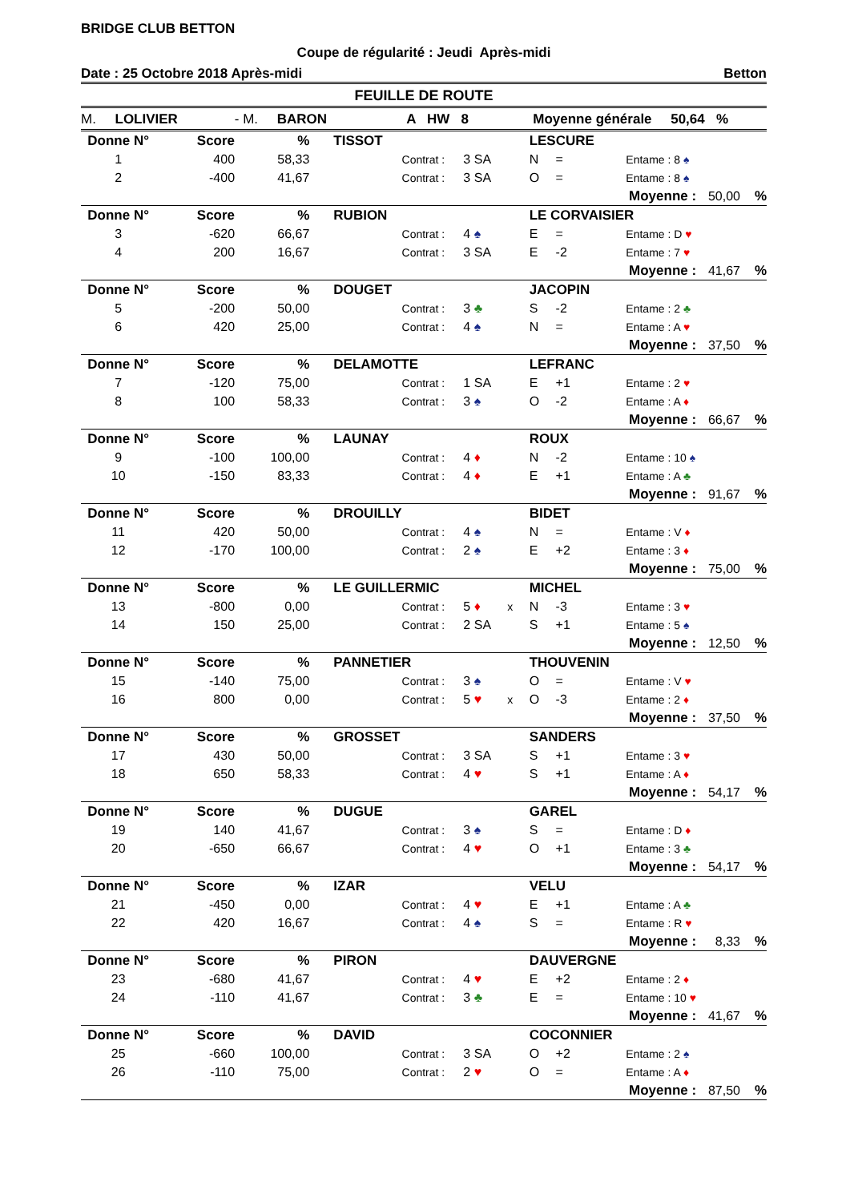BRIDGE CLUB BETTON
Coupe de régularité : Jeudi Après-midi
Date : 25 Octobre 2018 Après-midi Betton
FEUILLE DE ROUTE
M. LOLIVIER - M. BARON A HW 8 Moyenne générale 50,64 %
| Donne N° | Score | % | TISSOT | | | | LESCURE | | | | |
| 1 | 400 | 58,33 | | Contrat : | 3 SA | | N | = | Entame : 8 ♠ | | |
| 2 | -400 | 41,67 | | Contrat : | 3 SA | | O | = | Entame : 8 ♠ | | |
| | | | | | | | | | Moyenne : | 50,00 | % |
| Donne N° | Score | % | RUBION | | | | LE CORVAISIER | | | | |
| 3 | -620 | 66,67 | | Contrat : | 4 ♠ | | E | = | Entame : D ♥ | | |
| 4 | 200 | 16,67 | | Contrat : | 3 SA | | E | -2 | Entame : 7 ♥ | | |
| | | | | | | | | | Moyenne : | 41,67 | % |
| Donne N° | Score | % | DOUGET | | | | JACOPIN | | | | |
| 5 | -200 | 50,00 | | Contrat : | 3 ♣ | | S | -2 | Entame : 2 ♣ | | |
| 6 | 420 | 25,00 | | Contrat : | 4 ♠ | | N | = | Entame : A ♥ | | |
| | | | | | | | | | Moyenne : | 37,50 | % |
| Donne N° | Score | % | DELAMOTTE | | | | LEFRANC | | | | |
| 7 | -120 | 75,00 | | Contrat : | 1 SA | | E | +1 | Entame : 2 ♥ | | |
| 8 | 100 | 58,33 | | Contrat : | 3 ♠ | | O | -2 | Entame : A ♦ | | |
| | | | | | | | | | Moyenne : | 66,67 | % |
| Donne N° | Score | % | LAUNAY | | | | ROUX | | | | |
| 9 | -100 | 100,00 | | Contrat : | 4 ♦ | | N | -2 | Entame : 10 ♠ | | |
| 10 | -150 | 83,33 | | Contrat : | 4 ♦ | | E | +1 | Entame : A ♣ | | |
| | | | | | | | | | Moyenne : | 91,67 | % |
| Donne N° | Score | % | DROUILLY | | | | BIDET | | | | |
| 11 | 420 | 50,00 | | Contrat : | 4 ♠ | | N | = | Entame : V ♦ | | |
| 12 | -170 | 100,00 | | Contrat : | 2 ♠ | | E | +2 | Entame : 3 ♦ | | |
| | | | | | | | | | Moyenne : | 75,00 | % |
| Donne N° | Score | % | LE GUILLERMIC | | | | MICHEL | | | | |
| 13 | -800 | 0,00 | | Contrat : | 5 ♦ | x | N | -3 | Entame : 3 ♥ | | |
| 14 | 150 | 25,00 | | Contrat : | 2 SA | | S | +1 | Entame : 5 ♠ | | |
| | | | | | | | | | Moyenne : | 12,50 | % |
| Donne N° | Score | % | PANNETIER | | | | THOUVENIN | | | | |
| 15 | -140 | 75,00 | | Contrat : | 3 ♠ | | O | = | Entame : V ♥ | | |
| 16 | 800 | 0,00 | | Contrat : | 5 ♥ | x | O | -3 | Entame : 2 ♦ | | |
| | | | | | | | | | Moyenne : | 37,50 | % |
| Donne N° | Score | % | GROSSET | | | | SANDERS | | | | |
| 17 | 430 | 50,00 | | Contrat : | 3 SA | | S | +1 | Entame : 3 ♥ | | |
| 18 | 650 | 58,33 | | Contrat : | 4 ♥ | | S | +1 | Entame : A ♦ | | |
| | | | | | | | | | Moyenne : | 54,17 | % |
| Donne N° | Score | % | DUGUE | | | | GAREL | | | | |
| 19 | 140 | 41,67 | | Contrat : | 3 ♠ | | S | = | Entame : D ♦ | | |
| 20 | -650 | 66,67 | | Contrat : | 4 ♥ | | O | +1 | Entame : 3 ♣ | | |
| | | | | | | | | | Moyenne : | 54,17 | % |
| Donne N° | Score | % | IZAR | | | | VELU | | | | |
| 21 | -450 | 0,00 | | Contrat : | 4 ♥ | | E | +1 | Entame : A ♣ | | |
| 22 | 420 | 16,67 | | Contrat : | 4 ♠ | | S | = | Entame : R ♥ | | |
| | | | | | | | | | Moyenne : | 8,33 | % |
| Donne N° | Score | % | PIRON | | | | DAUVERGNE | | | | |
| 23 | -680 | 41,67 | | Contrat : | 4 ♥ | | E | +2 | Entame : 2 ♦ | | |
| 24 | -110 | 41,67 | | Contrat : | 3 ♣ | | E | = | Entame : 10 ♥ | | |
| | | | | | | | | | Moyenne : | 41,67 | % |
| Donne N° | Score | % | DAVID | | | | COCONNIER | | | | |
| 25 | -660 | 100,00 | | Contrat : | 3 SA | | O | +2 | Entame : 2 ♠ | | |
| 26 | -110 | 75,00 | | Contrat : | 2 ♥ | | O | = | Entame : A ♦ | | |
| | | | | | | | | | Moyenne : | 87,50 | % |